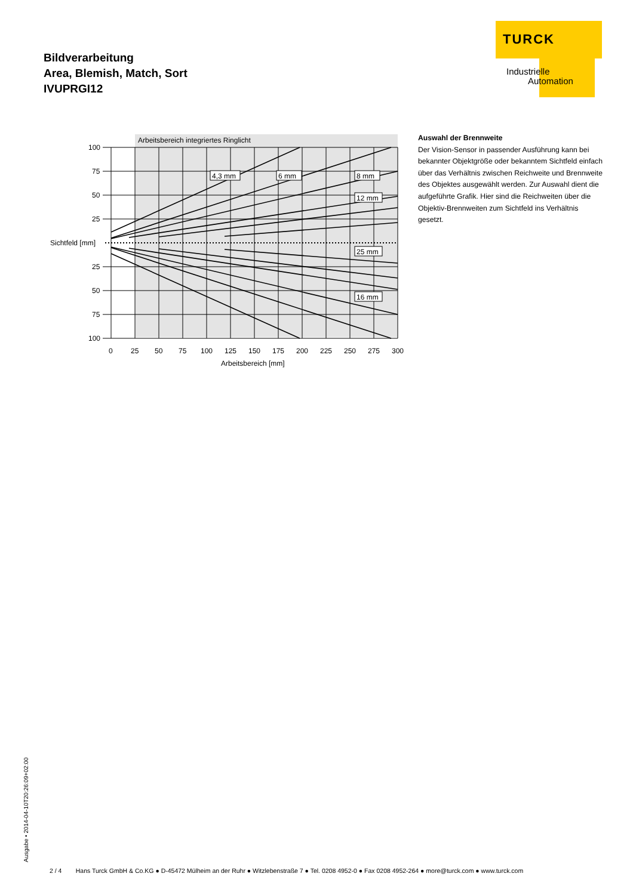Bildverarbeitung
Area, Blemish, Match, Sort
IVUPRGI12
TURCK
Industrielle
Automation
Arbeitsbereich integriertes Ringlicht
100
75
50
25
Sichtfeld [mm]
25
50
75
100
0
25
50
75
100
125
150
175
200
225
250
275
300
Arbeitsbereich [mm]
4,3 mm
6 mm
8 mm
12 mm
25 mm
16 mm
Auswahl der Brennweite
Der Vision-Sensor in passender Ausführung kann bei bekannter Objektgröße oder bekanntem Sichtfeld ein­fach über das Verhältnis zwischen Reichweite und Brennweite des Objektes ausgewählt werden. Zur Aus­wahl dient die aufgeführte Grafik. Hier sind die Reich­weiten über die Objektiv-Brennweiten zum Sichtfeld ins Verhältnis gesetzt.
Ausgabe • 2014-04-10T20:26:09+02:00
2 / 4 Hans Turck GmbH & Co.KG ● D-45472 Mülheim an der Ruhr ● Witzlebenstraße 7 ● Tel. 0208 4952-0 ● Fax 0208 4952-264 ● more@turck.com ● www.turck.com